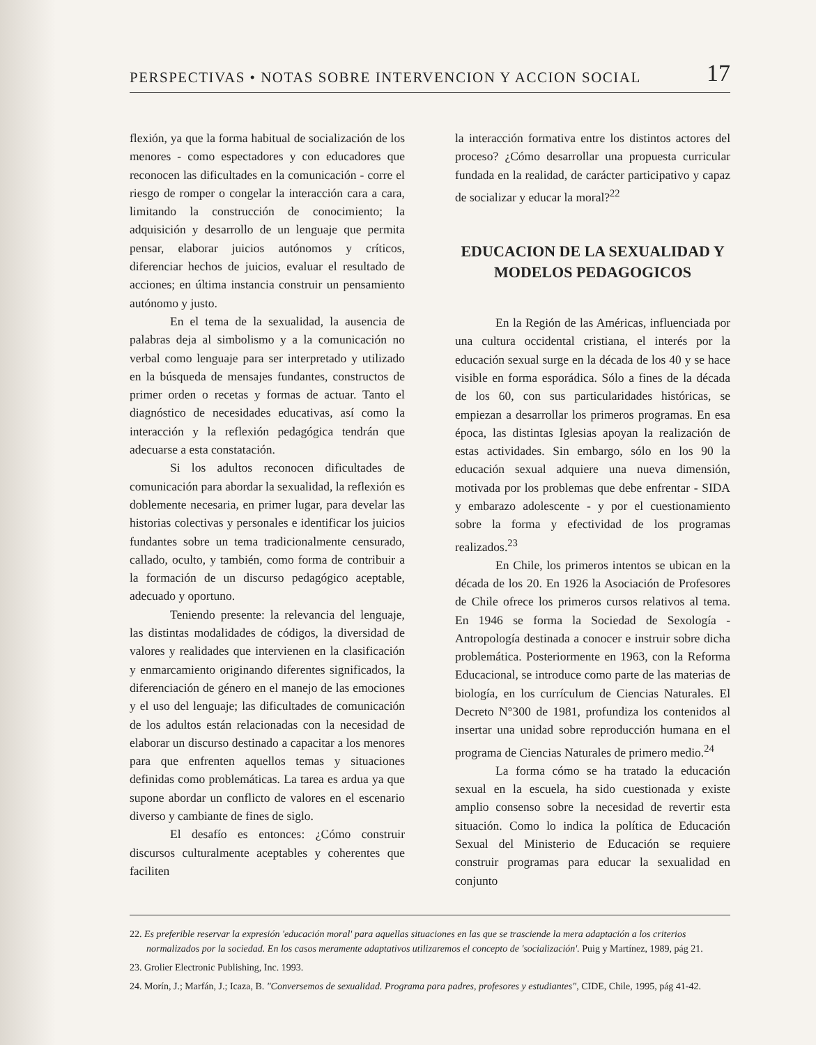PERSPECTIVAS • NOTAS SOBRE INTERVENCION Y ACCION SOCIAL 17
flexión, ya que la forma habitual de socialización de los menores - como espectadores y con educadores que reconocen las dificultades en la comunicación - corre el riesgo de romper o congelar la interacción cara a cara, limitando la construcción de conocimiento; la adquisición y desarrollo de un lenguaje que permita pensar, elaborar juicios autónomos y críticos, diferenciar hechos de juicios, evaluar el resultado de acciones; en última instancia construir un pensamiento autónomo y justo.
En el tema de la sexualidad, la ausencia de palabras deja al simbolismo y a la comunicación no verbal como lenguaje para ser interpretado y utilizado en la búsqueda de mensajes fundantes, constructos de primer orden o recetas y formas de actuar. Tanto el diagnóstico de necesidades educativas, así como la interacción y la reflexión pedagógica tendrán que adecuarse a esta constatación.
Si los adultos reconocen dificultades de comunicación para abordar la sexualidad, la reflexión es doblemente necesaria, en primer lugar, para develar las historias colectivas y personales e identificar los juicios fundantes sobre un tema tradicionalmente censurado, callado, oculto, y también, como forma de contribuir a la formación de un discurso pedagógico aceptable, adecuado y oportuno.
Teniendo presente: la relevancia del lenguaje, las distintas modalidades de códigos, la diversidad de valores y realidades que intervienen en la clasificación y enmarcamiento originando diferentes significados, la diferenciación de género en el manejo de las emociones y el uso del lenguaje; las dificultades de comunicación de los adultos están relacionadas con la necesidad de elaborar un discurso destinado a capacitar a los menores para que enfrenten aquellos temas y situaciones definidas como problemáticas. La tarea es ardua ya que supone abordar un conflicto de valores en el escenario diverso y cambiante de fines de siglo.
El desafío es entonces: ¿Cómo construir discursos culturalmente aceptables y coherentes que faciliten
la interacción formativa entre los distintos actores del proceso? ¿Cómo desarrollar una propuesta curricular fundada en la realidad, de carácter participativo y capaz de socializar y educar la moral?<sup>22</sup>
EDUCACION DE LA SEXUALIDAD Y MODELOS PEDAGOGICOS
En la Región de las Américas, influenciada por una cultura occidental cristiana, el interés por la educación sexual surge en la década de los 40 y se hace visible en forma esporádica. Sólo a fines de la década de los 60, con sus particularidades históricas, se empiezan a desarrollar los primeros programas. En esa época, las distintas Iglesias apoyan la realización de estas actividades. Sin embargo, sólo en los 90 la educación sexual adquiere una nueva dimensión, motivada por los problemas que debe enfrentar - SIDA y embarazo adolescente - y por el cuestionamiento sobre la forma y efectividad de los programas realizados.<sup>23</sup>
En Chile, los primeros intentos se ubican en la década de los 20. En 1926 la Asociación de Profesores de Chile ofrece los primeros cursos relativos al tema. En 1946 se forma la Sociedad de Sexología -Antropología destinada a conocer e instruir sobre dicha problemática. Posteriormente en 1963, con la Reforma Educacional, se introduce como parte de las materias de biología, en los currículum de Ciencias Naturales. El Decreto N°300 de 1981, profundiza los contenidos al insertar una unidad sobre reproducción humana en el programa de Ciencias Naturales de primero medio.<sup>24</sup>
La forma cómo se ha tratado la educación sexual en la escuela, ha sido cuestionada y existe amplio consenso sobre la necesidad de revertir esta situación. Como lo indica la política de Educación Sexual del Ministerio de Educación se requiere construir programas para educar la sexualidad en conjunto
22. Es preferible reservar la expresión 'educación moral' para aquellas situaciones en las que se trasciende la mera adaptación a los criterios normalizados por la sociedad. En los casos meramente adaptativos utilizaremos el concepto de 'socialización'. Puig y Martínez, 1989, pág 21.
23. Grolier Electronic Publishing, Inc. 1993.
24. Morín, J.; Marfán, J.; Icaza, B. "Conversemos de sexualidad. Programa para padres, profesores y estudiantes", CIDE, Chile, 1995, pág 41-42.